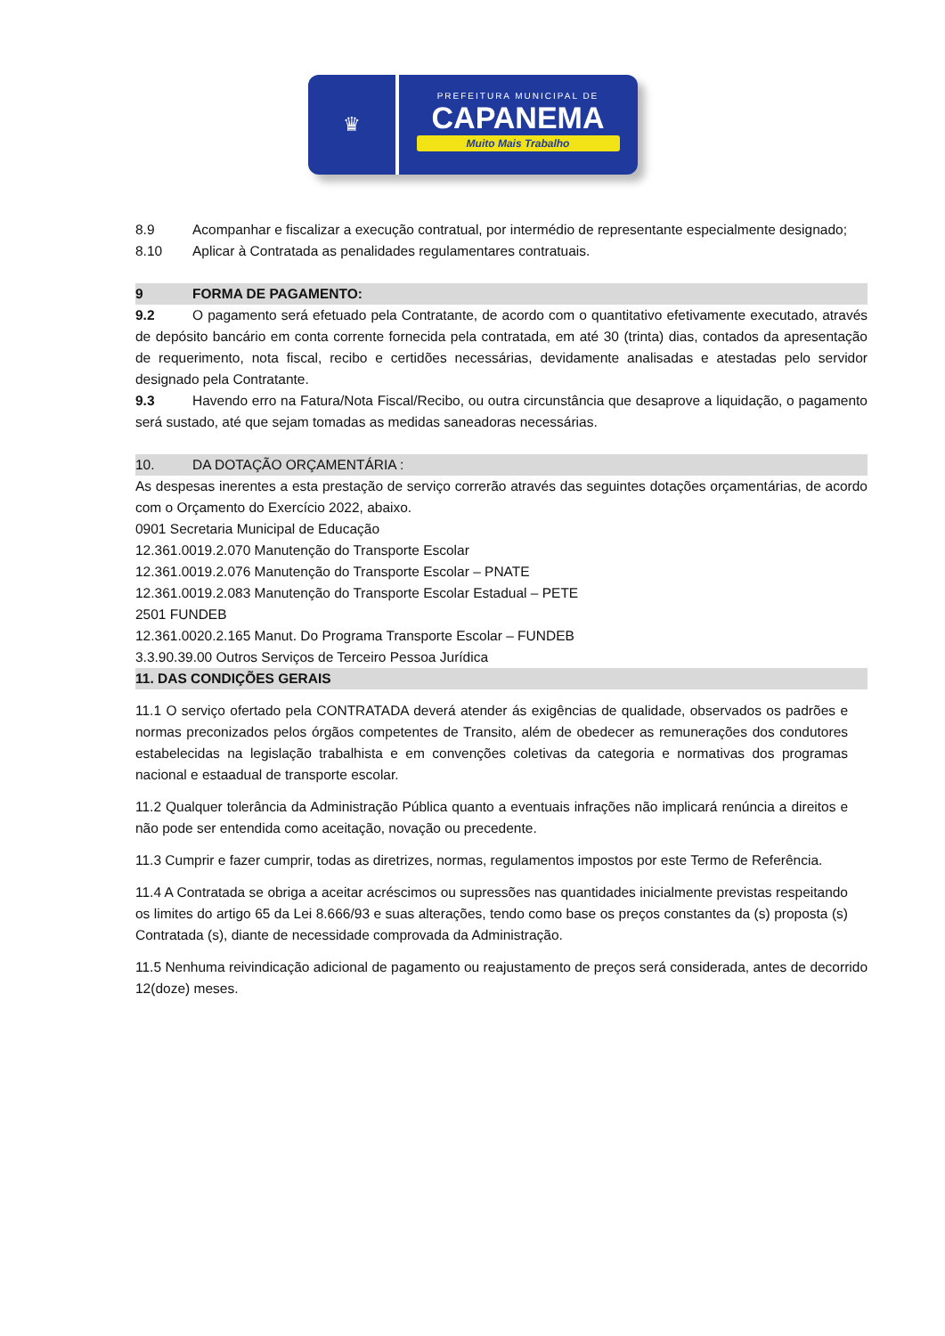♛
PREFEITURA MUNICIPAL DE
CAPANEMA
Muito Mais Trabalho
8.9 Acompanhar e fiscalizar a execução contratual, por intermédio de representante especialmente designado;
8.10 Aplicar à Contratada as penalidades regulamentares contratuais.
9 FORMA DE PAGAMENTO:
9.2 O pagamento será efetuado pela Contratante, de acordo com o quantitativo efetivamente executado, através de depósito bancário em conta corrente fornecida pela contratada, em até 30 (trinta) dias, contados da apresentação de requerimento, nota fiscal, recibo e certidões necessárias, devidamente analisadas e atestadas pelo servidor designado pela Contratante.
9.3 Havendo erro na Fatura/Nota Fiscal/Recibo, ou outra circunstância que desaprove a liquidação, o pagamento será sustado, até que sejam tomadas as medidas saneadoras necessárias.
10. DA DOTAÇÃO ORÇAMENTÁRIA :
As despesas inerentes a esta prestação de serviço correrão através das seguintes dotações orçamentárias, de acordo com o Orçamento do Exercício 2022, abaixo.
0901 Secretaria Municipal de Educação
12.361.0019.2.070 Manutenção do Transporte Escolar
12.361.0019.2.076 Manutenção do Transporte Escolar – PNATE
12.361.0019.2.083 Manutenção do Transporte Escolar Estadual – PETE
2501 FUNDEB
12.361.0020.2.165 Manut. Do Programa Transporte Escolar – FUNDEB
3.3.90.39.00 Outros Serviços de Terceiro Pessoa Jurídica
11. DAS CONDIÇÕES GERAIS
11.1 O serviço ofertado pela CONTRATADA deverá atender ás exigências de qualidade, observados os padrões e normas preconizados pelos órgãos competentes de Transito, além de obedecer as remunerações dos condutores estabelecidas na legislação trabalhista e em convenções coletivas da categoria e normativas dos programas nacional e estaadual de transporte escolar.
11.2 Qualquer tolerância da Administração Pública quanto a eventuais infrações não implicará renúncia a direitos e não pode ser entendida como aceitação, novação ou precedente.
11.3 Cumprir e fazer cumprir, todas as diretrizes, normas, regulamentos impostos por este Termo de Referência.
11.4 A Contratada se obriga a aceitar acréscimos ou supressões nas quantidades inicialmente previstas respeitando os limites do artigo 65 da Lei 8.666/93 e suas alterações, tendo como base os preços constantes da (s) proposta (s) Contratada (s), diante de necessidade comprovada da Administração.
11.5 Nenhuma reivindicação adicional de pagamento ou reajustamento de preços será considerada, antes de decorrido 12(doze) meses.